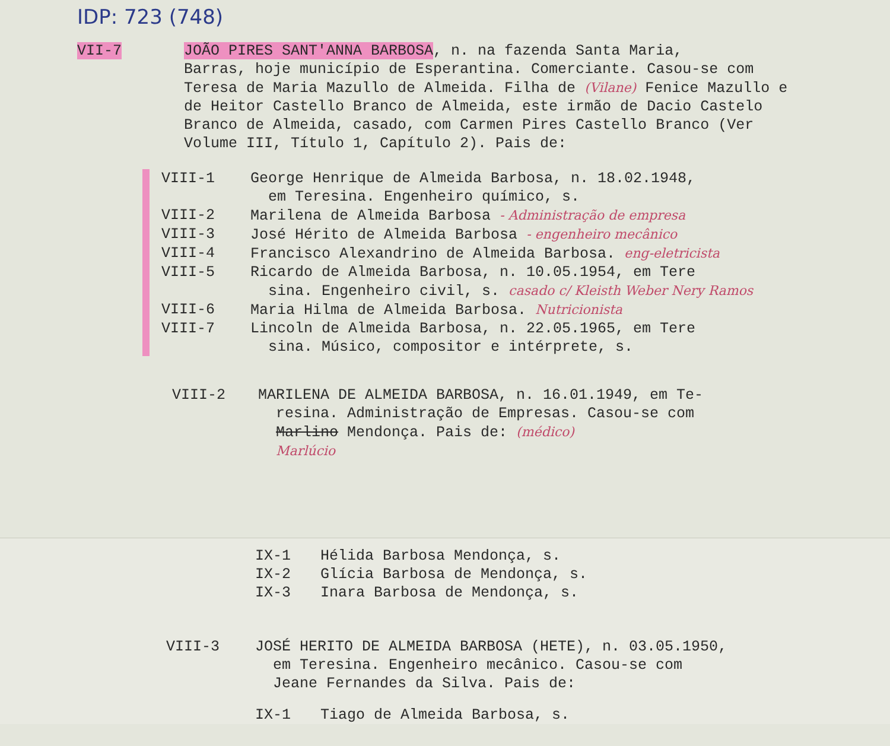IDP: 723 (748)
VII-7 JOÃO PIRES SANT'ANNA BARBOSA, n. na fazenda Santa Maria,
Barras, hoje município de Esperantina. Comerciante. Casou-se com Teresa de Maria Mazullo de Almeida. Filha de (Vilane) Fenice Mazullo e de Heitor Castello Branco de Almeida, este irmão de Dacio Castelo Branco de Almeida, casado, com Carmen Pires Castello Branco (Ver Volume III, Título 1, Capítulo 2). Pais de:
VIII-1 George Henrique de Almeida Barbosa, n. 18.02.1948,
em Teresina. Engenheiro químico, s.
VIII-2 Marilena de Almeida Barbosa - Administração de empresa
VIII-3 José Hérito de Almeida Barbosa - engenheiro mecânico
VIII-4 Francisco Alexandrino de Almeida Barbosa. eng-eletricista
VIII-5 Ricardo de Almeida Barbosa, n. 10.05.1954, em Tere
sina. Engenheiro civil, s. casado c/ Kleisth Weber Nery Ramos
VIII-6 Maria Hilma de Almeida Barbosa. Nutricionista
VIII-7 Lincoln de Almeida Barbosa, n. 22.05.1965, em Tere
sina. Músico, compositor e intérprete, s.
VIII-2 MARILENA DE ALMEIDA BARBOSA, n. 16.01.1949, em Te-
resina. Administração de Empresas. Casou-se com
Marlino Mendonça. Pais de: (médico)
Marlúcio
IX-1 Hélida Barbosa Mendonça, s.
IX-2 Glícia Barbosa de Mendonça, s.
IX-3 Inara Barbosa de Mendonça, s.
VIII-3 JOSÉ HERITO DE ALMEIDA BARBOSA (HETE), n. 03.05.1950,
em Teresina. Engenheiro mecânico. Casou-se com
Jeane Fernandes da Silva. Pais de:
IX-1 Tiago de Almeida Barbosa, s.